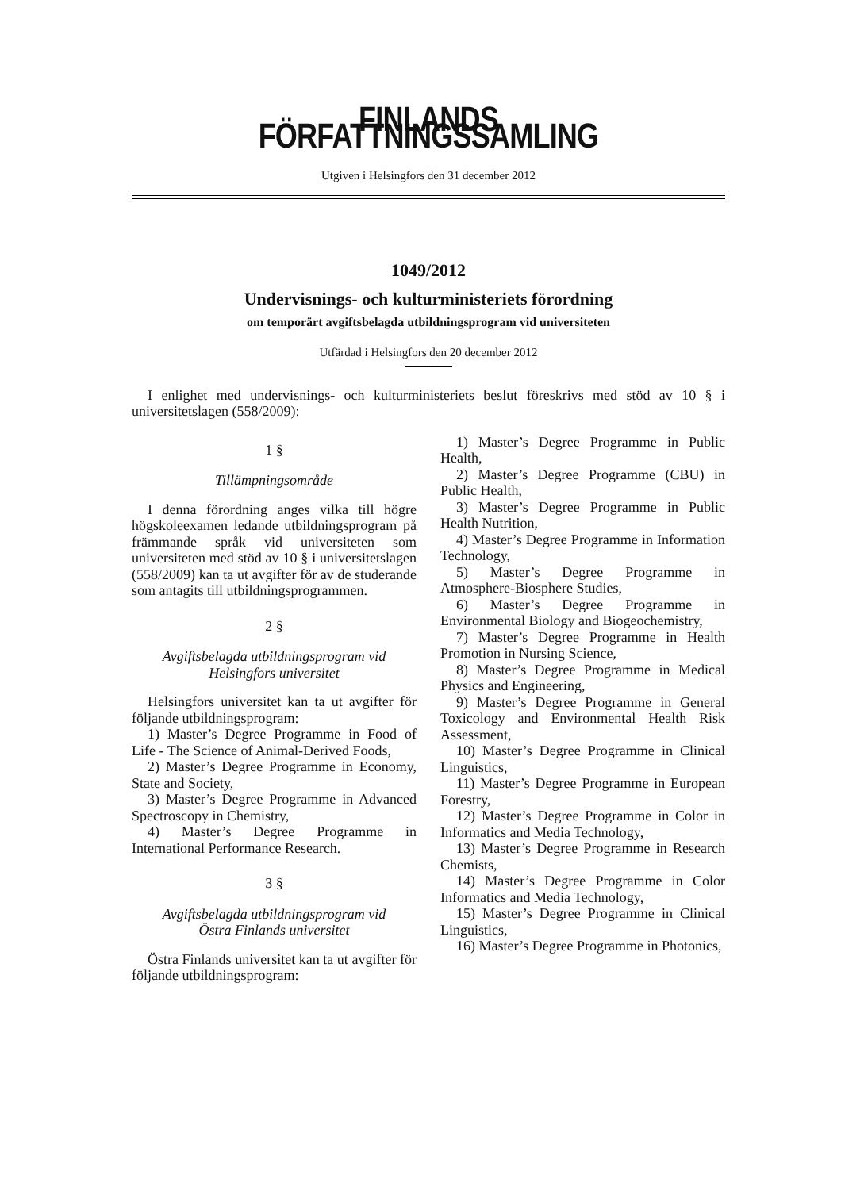FINLANDS FÖRFATTNINGSSAMLING
Utgiven i Helsingfors den 31 december 2012
1049/2012
Undervisnings- och kulturministeriets förordning
om temporärt avgiftsbelagda utbildningsprogram vid universiteten
Utfärdad i Helsingfors den 20 december 2012
I enlighet med undervisnings- och kulturministeriets beslut föreskrivs med stöd av 10 § i universitetslagen (558/2009):
1 §
Tillämpningsområde
I denna förordning anges vilka till högre högskoleexamen ledande utbildningsprogram på främmande språk vid universiteten som universiteten med stöd av 10 § i universitetslagen (558/2009) kan ta ut avgifter för av de studerande som antagits till utbildningsprogrammen.
2 §
Avgiftsbelagda utbildningsprogram vid
Helsingfors universitet
Helsingfors universitet kan ta ut avgifter för följande utbildningsprogram:
1) Master’s Degree Programme in Food of Life - The Science of Animal-Derived Foods,
2) Master’s Degree Programme in Economy, State and Society,
3) Master’s Degree Programme in Advanced Spectroscopy in Chemistry,
4) Master’s Degree Programme in International Performance Research.
3 §
Avgiftsbelagda utbildningsprogram vid
Östra Finlands universitet
Östra Finlands universitet kan ta ut avgifter för följande utbildningsprogram:
1) Master’s Degree Programme in Public Health,
2) Master’s Degree Programme (CBU) in Public Health,
3) Master’s Degree Programme in Public Health Nutrition,
4) Master’s Degree Programme in Information Technology,
5) Master’s Degree Programme in Atmosphere-Biosphere Studies,
6) Master’s Degree Programme in Environmental Biology and Biogeochemistry,
7) Master’s Degree Programme in Health Promotion in Nursing Science,
8) Master’s Degree Programme in Medical Physics and Engineering,
9) Master’s Degree Programme in General Toxicology and Environmental Health Risk Assessment,
10) Master’s Degree Programme in Clinical Linguistics,
11) Master’s Degree Programme in European Forestry,
12) Master’s Degree Programme in Color in Informatics and Media Technology,
13) Master’s Degree Programme in Research Chemists,
14) Master’s Degree Programme in Color Informatics and Media Technology,
15) Master’s Degree Programme in Clinical Linguistics,
16) Master’s Degree Programme in Photonics,